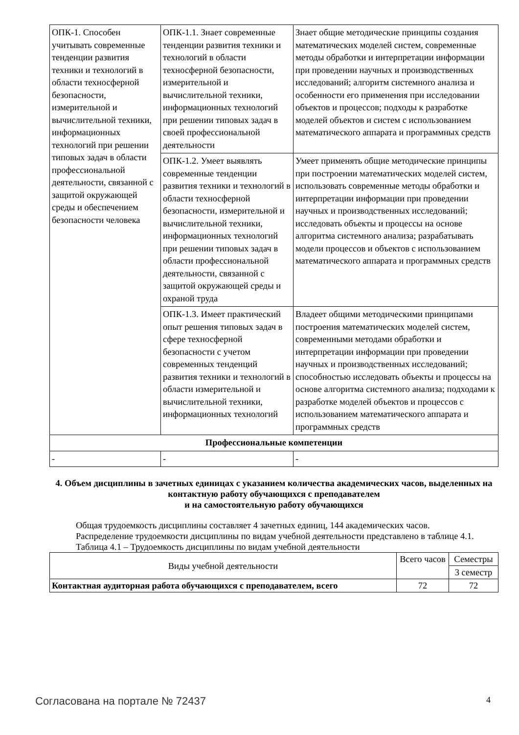| ОПК-1. Способен учитывать современные тенденции развития техники и технологий в области техносферной безопасности, измерительной и вычислительной техники, информационных технологий при решении типовых задач в области профессиональной деятельности, связанной с защитой окружающей среды и обеспечением безопасности человека | ОПК-1.1. Знает современные тенденции развития техники и технологий в области техносферной безопасности, измерительной и вычислительной техники, информационных технологий при решении типовых задач в своей профессиональной деятельности | Знает общие методические принципы создания математических моделей систем, современные методы обработки и интерпретации информации при проведении научных и производственных исследований; алгоритм системного анализа и особенности его применения при исследовании объектов и процессов; подходы к разработке моделей объектов и систем с использованием математического аппарата и программных средств |
| | ОПК-1.2. Умеет выявлять современные тенденции развития техники и технологий в области техносферной безопасности, измерительной и вычислительной техники, информационных технологий при решении типовых задач в области профессиональной деятельности, связанной с защитой окружающей среды и охраной труда | Умеет применять общие методические принципы при построении математических моделей систем, использовать современные методы обработки и интерпретации информации при проведении научных и производственных исследований; исследовать объекты и процессы на основе алгоритма системного анализа; разрабатывать модели процессов и объектов с использованием математического аппарата и программных средств |
| | ОПК-1.3. Имеет практический опыт решения типовых задач в сфере техносферной безопасности с учетом современных тенденций развития техники и технологий в области измерительной и вычислительной техники, информационных технологий | Владеет общими методическими принципами построения математических моделей систем, современными методами обработки и интерпретации информации при проведении научных и производственных исследований; способностью исследовать объекты и процессы на основе алгоритма системного анализа; подходами к разработке моделей объектов и процессов с использованием математического аппарата и программных средств |
| Профессиональные компетенции | | |
| - | - | - |
4. Объем дисциплины в зачетных единицах с указанием количества академических часов, выделенных на контактную работу обучающихся с преподавателем
и на самостоятельную работу обучающихся
Общая трудоемкость дисциплины составляет 4 зачетных единиц, 144 академических часов.
Распределение трудоемкости дисциплины по видам учебной деятельности представлено в таблице 4.1.
Таблица 4.1 – Трудоемкость дисциплины по видам учебной деятельности
| Виды учебной деятельности | Всего часов | Семестры |
| --- | --- | --- |
| | | 3 семестр |
| Контактная аудиторная работа обучающихся с преподавателем, всего | 72 | 72 |
Согласована на портале № 72437 4